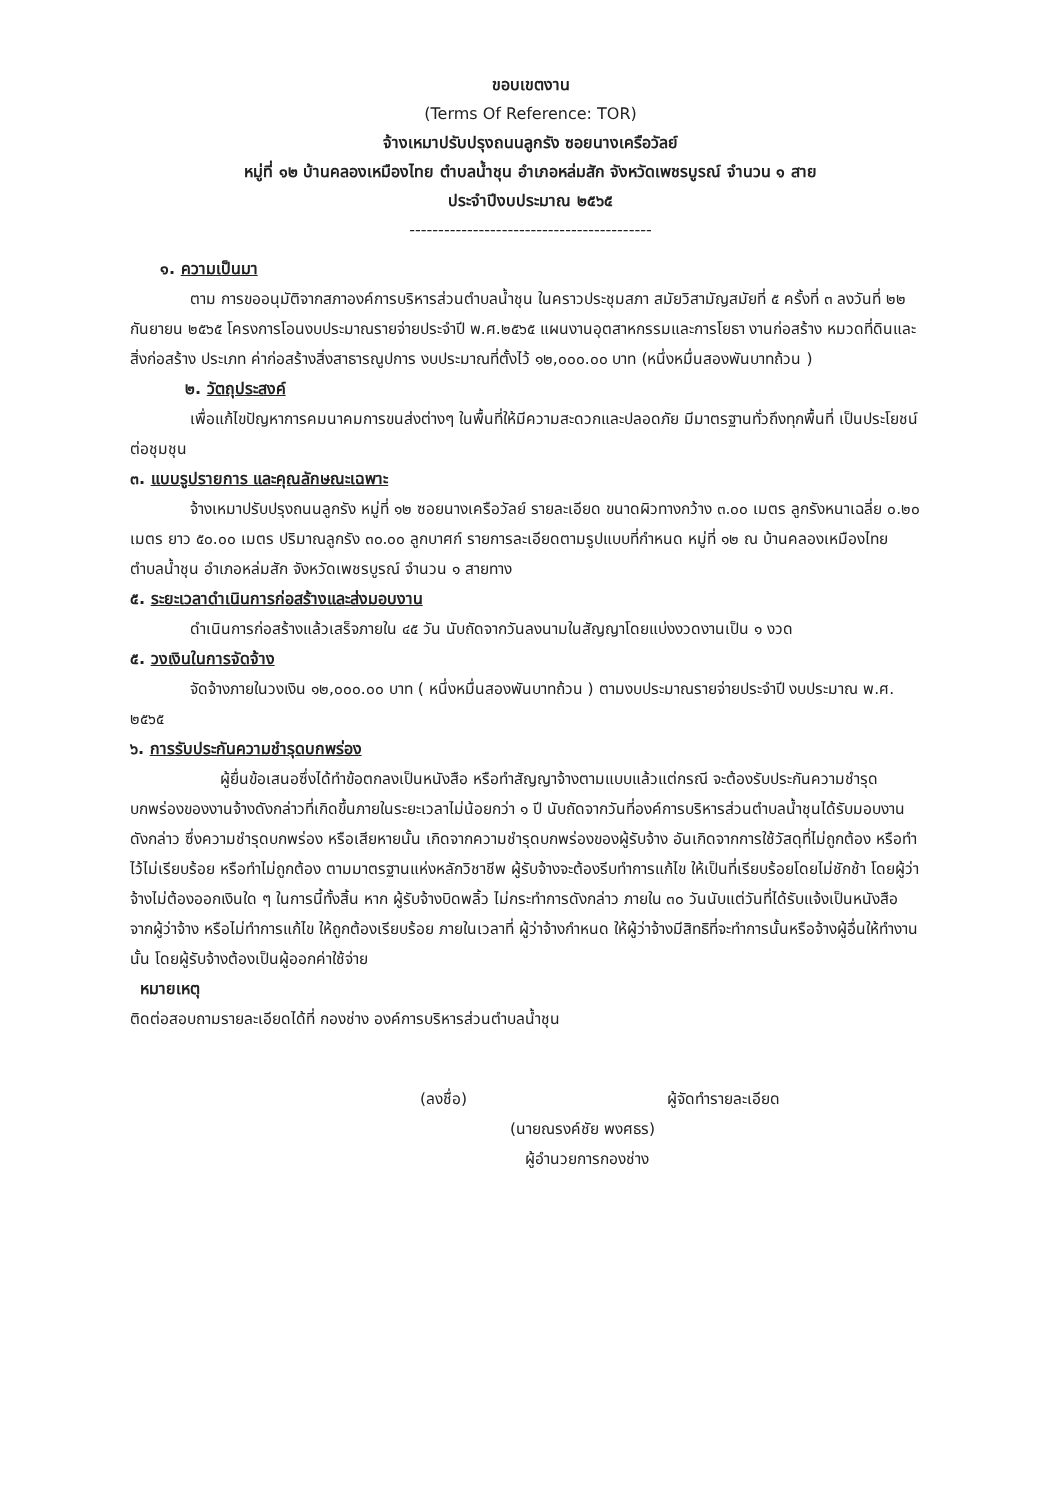ขอบเขตงาน
(Terms Of Reference: TOR)
จ้างเหมาปรับปรุงถนนลูกรัง ซอยนางเครือวัลย์
หมู่ที่ ๑๒ บ้านคลองเหมืองไทย ตำบลน้ำชุน อำเภอหล่มสัก จังหวัดเพชรบูรณ์ จำนวน ๑ สาย
ประจำปีงบประมาณ ๒๕๖๕
------------------------------------------
๑. ความเป็นมา
ตาม การขออนุมัติจากสภาองค์การบริหารส่วนตำบลน้ำชุน ในคราวประชุมสภา สมัยวิสามัญสมัยที่ ๕ ครั้งที่ ๓ ลงวันที่ ๒๒ กันยายน ๒๕๖๕ โครงการโอนงบประมาณรายจ่ายประจำปี พ.ศ.๒๕๖๕ แผนงานอุตสาหกรรมและการโยธา งานก่อสร้าง หมวดที่ดินและสิ่งก่อสร้าง ประเภท ค่าก่อสร้างสิ่งสาธารณูปการ งบประมาณที่ตั้งไว้ ๑๒,๐๐๐.๐๐ บาท (หนึ่งหมื่นสองพันบาทถ้วน )
๒. วัตถุประสงค์
เพื่อแก้ไขปัญหาการคมนาคมการขนส่งต่างๆ ในพื้นที่ให้มีความสะดวกและปลอดภัย มีมาตรฐานทั่วถึงทุกพื้นที่ เป็นประโยชน์ต่อชุมชุน
๓. แบบรูปรายการ และคุณลักษณะเฉพาะ
จ้างเหมาปรับปรุงถนนลูกรัง หมู่ที่ ๑๒ ซอยนางเครือวัลย์ รายละเอียด ขนาดผิวทางกว้าง ๓.๐๐ เมตร ลูกรังหนาเฉลี่ย ๐.๒๐ เมตร ยาว ๕๐.๐๐ เมตร ปริมาณลูกรัง ๓๐.๐๐ ลูกบาศก์ รายการละเอียดตามรูปแบบที่กำหนด หมู่ที่ ๑๒ ณ บ้านคลองเหมืองไทย ตำบลน้ำชุน อำเภอหล่มสัก จังหวัดเพชรบูรณ์ จำนวน ๑ สายทาง
๕. ระยะเวลาดำเนินการก่อสร้างและส่งมอบงาน
ดำเนินการก่อสร้างแล้วเสร็จภายใน ๔๕ วัน นับถัดจากวันลงนามในสัญญาโดยแบ่งงวดงานเป็น ๑ งวด
๕. วงเงินในการจัดจ้าง
จัดจ้างภายในวงเงิน ๑๒,๐๐๐.๐๐ บาท ( หนึ่งหมื่นสองพันบาทถ้วน ) ตามงบประมาณรายจ่ายประจำปี งบประมาณ พ.ศ. ๒๕๖๕
๖. การรับประกันความชำรุดบกพร่อง
ผู้ยื่นข้อเสนอซึ่งได้ทำข้อตกลงเป็นหนังสือ หรือทำสัญญาจ้างตามแบบแล้วแต่กรณี จะต้องรับประกันความชำรุดบกพร่องของงานจ้างดังกล่าวที่เกิดขึ้นภายในระยะเวลาไม่น้อยกว่า ๑ ปี นับถัดจากวันที่องค์การบริหารส่วนตำบลน้ำชุนได้รับมอบงานดังกล่าว ซึ่งความชำรุดบกพร่อง หรือเสียหายนั้น เกิดจากความชำรุดบกพร่องของผู้รับจ้าง อันเกิดจากการใช้วัสดุที่ไม่ถูกต้อง หรือทำไว้ไม่เรียบร้อย หรือทำไม่ถูกต้อง ตามมาตรฐานแห่งหลักวิชาชีพ ผู้รับจ้างจะต้องรีบทำการแก้ไข ให้เป็นที่เรียบร้อยโดยไม่ชักช้า โดยผู้ว่าจ้างไม่ต้องออกเงินใด ๆ ในการนี้ทั้งสิ้น หาก ผู้รับจ้างบิดพลิ้ว ไม่กระทำการดังกล่าว ภายใน ๓๐ วันนับแต่วันที่ได้รับแจ้งเป็นหนังสือจากผู้ว่าจ้าง หรือไม่ทำการแก้ไข ให้ถูกต้องเรียบร้อย ภายในเวลาที่ ผู้ว่าจ้างกำหนด ให้ผู้ว่าจ้างมีสิทธิที่จะทำการนั้นหรือจ้างผู้อื่นให้ทำงานนั้น โดยผู้รับจ้างต้องเป็นผู้ออกค่าใช้จ่าย
หมายเหตุ
ติดต่อสอบถามรายละเอียดได้ที่ กองช่าง องค์การบริหารส่วนตำบลน้ำชุน
(ลงชื่อ) ผู้จัดทำรายละเอียด
(นายณรงค์ชัย พงศธร)
ผู้อำนวยการกองช่าง